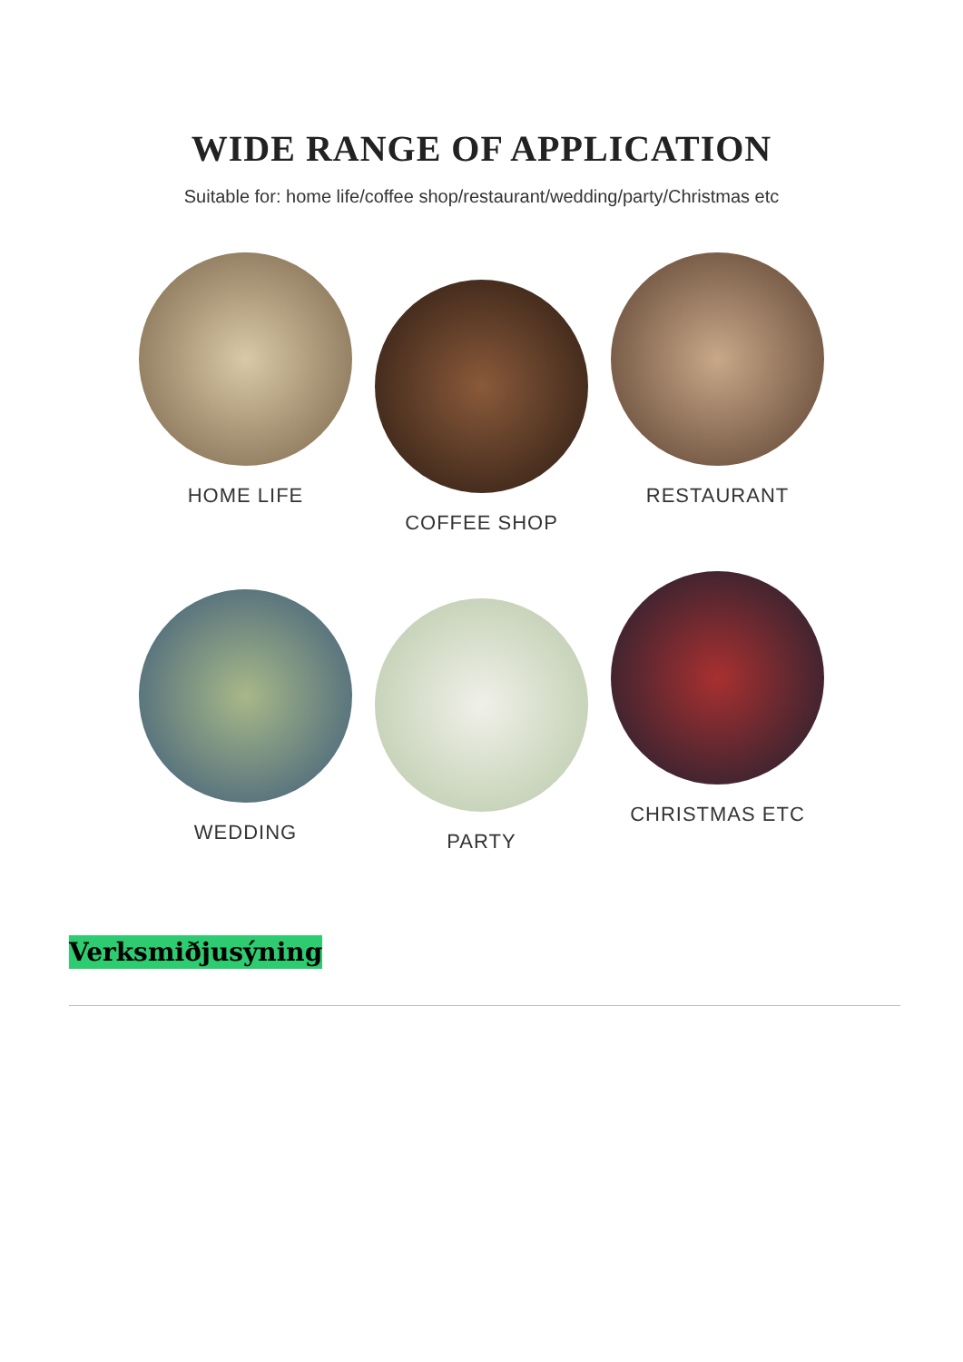WIDE RANGE OF APPLICATION
Suitable for: home life/coffee shop/restaurant/wedding/party/Christmas etc
HOME LIFE
COFFEE SHOP
RESTAURANT
WEDDING
PARTY
CHRISTMAS ETC
Verksmiðjusýning